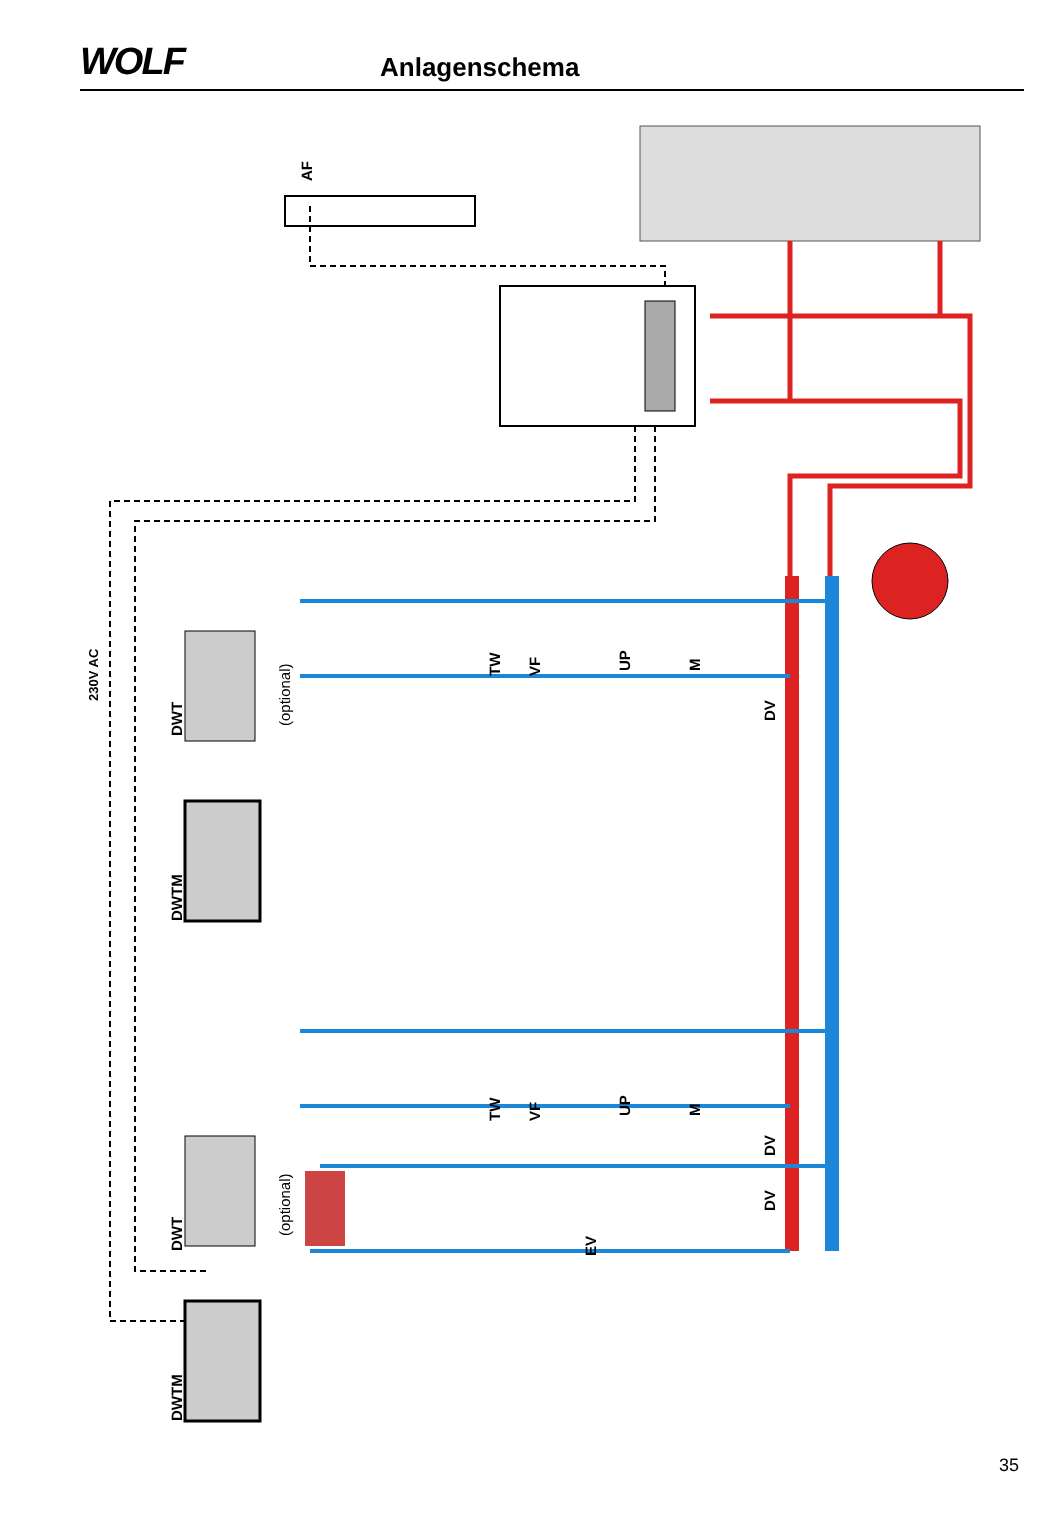WOLF
Anlagenschema
AF
230V AC
DWT
(optional)
DWTM
TW
VF
UP
M
DV
DWT
(optional)
DWTM
TW
VF
UP
M
DV
DV
EV
35